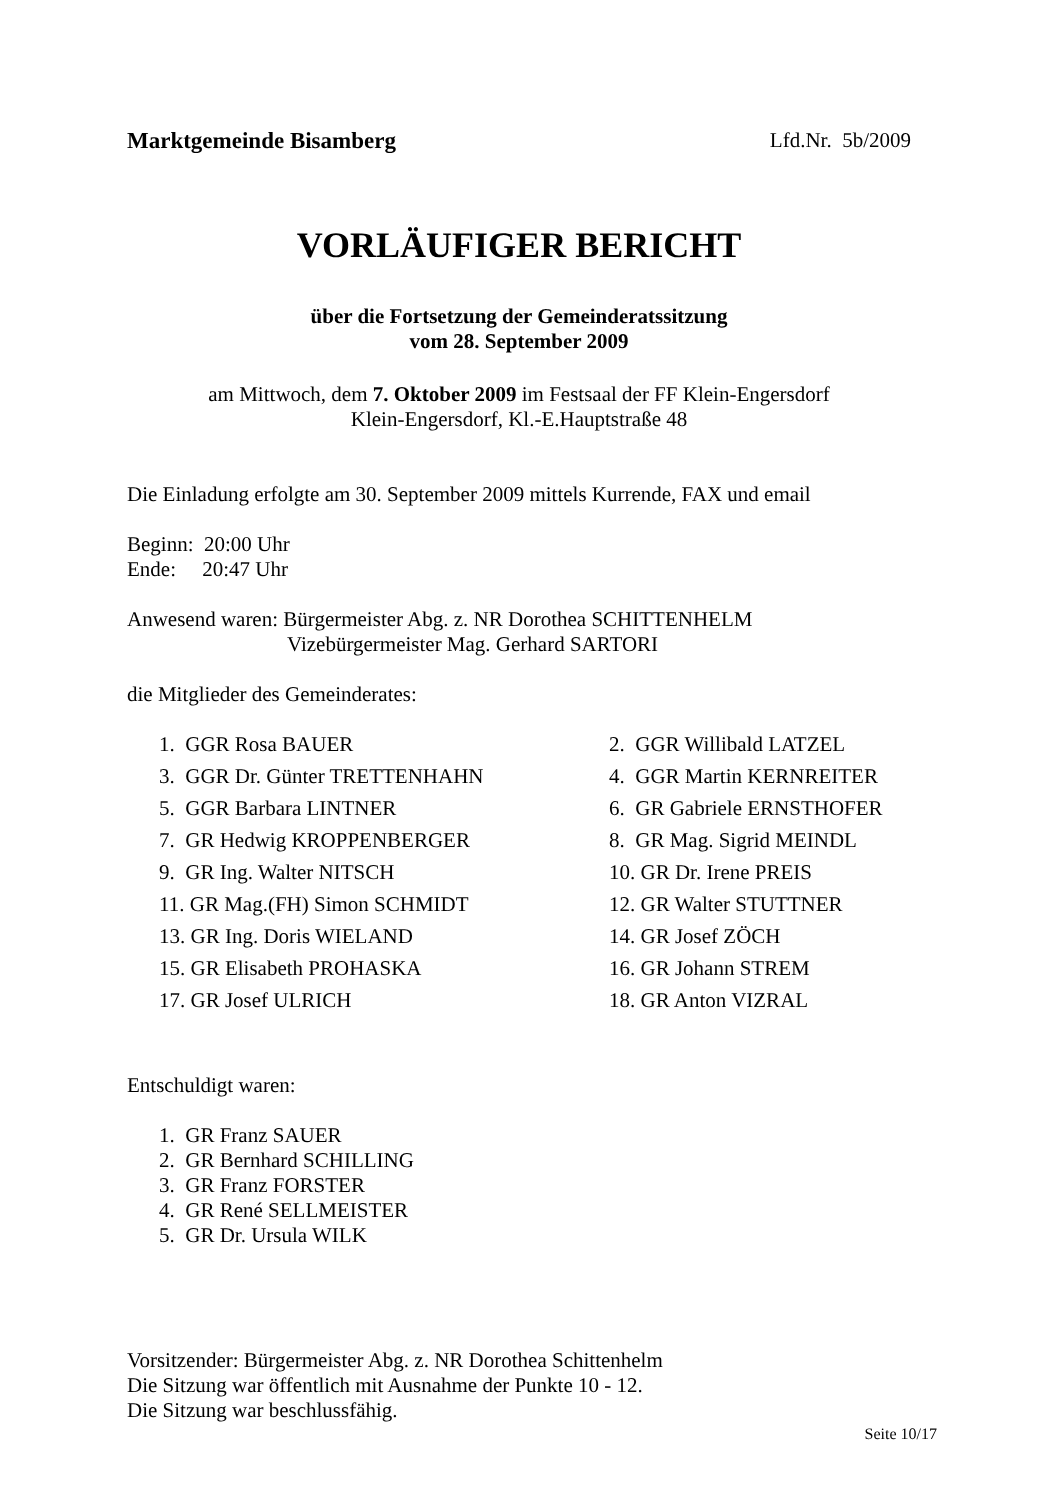Marktgemeinde Bisamberg Lfd.Nr. 5b/2009
VORLÄUFIGER BERICHT
über die Fortsetzung der Gemeinderatssitzung
vom 28. September 2009
am Mittwoch, dem 7. Oktober 2009 im Festsaal der FF Klein-Engersdorf
Klein-Engersdorf, Kl.-E.Hauptstraße 48
Die Einladung erfolgte am 30. September 2009 mittels Kurrende, FAX und email
Beginn: 20:00 Uhr
Ende: 20:47 Uhr
Anwesend waren: Bürgermeister Abg. z. NR Dorothea SCHITTENHELM
Vizebürgermeister Mag. Gerhard SARTORI
die Mitglieder des Gemeinderates:
1. GGR Rosa BAUER 2. GGR Willibald LATZEL 3. GGR Dr. Günter TRETTENHAHN 4. GGR Martin KERNREITER 5. GGR Barbara LINTNER 6. GR Gabriele ERNSTHOFER 7. GR Hedwig KROPPENBERGER 8. GR Mag. Sigrid MEINDL 9. GR Ing. Walter NITSCH 10. GR Dr. Irene PREIS 11. GR Mag.(FH) Simon SCHMIDT 12. GR Walter STUTTNER 13. GR Ing. Doris WIELAND 14. GR Josef ZÖCH 15. GR Elisabeth PROHASKA 16. GR Johann STREM 17. GR Josef ULRICH 18. GR Anton VIZRAL
Entschuldigt waren:
1. GR Franz SAUER
2. GR Bernhard SCHILLING
3. GR Franz FORSTER
4. GR René SELLMEISTER
5. GR Dr. Ursula WILK
Vorsitzender: Bürgermeister Abg. z. NR Dorothea Schittenhelm
Die Sitzung war öffentlich mit Ausnahme der Punkte 10 - 12.
Die Sitzung war beschlussfähig.
Seite 10/17